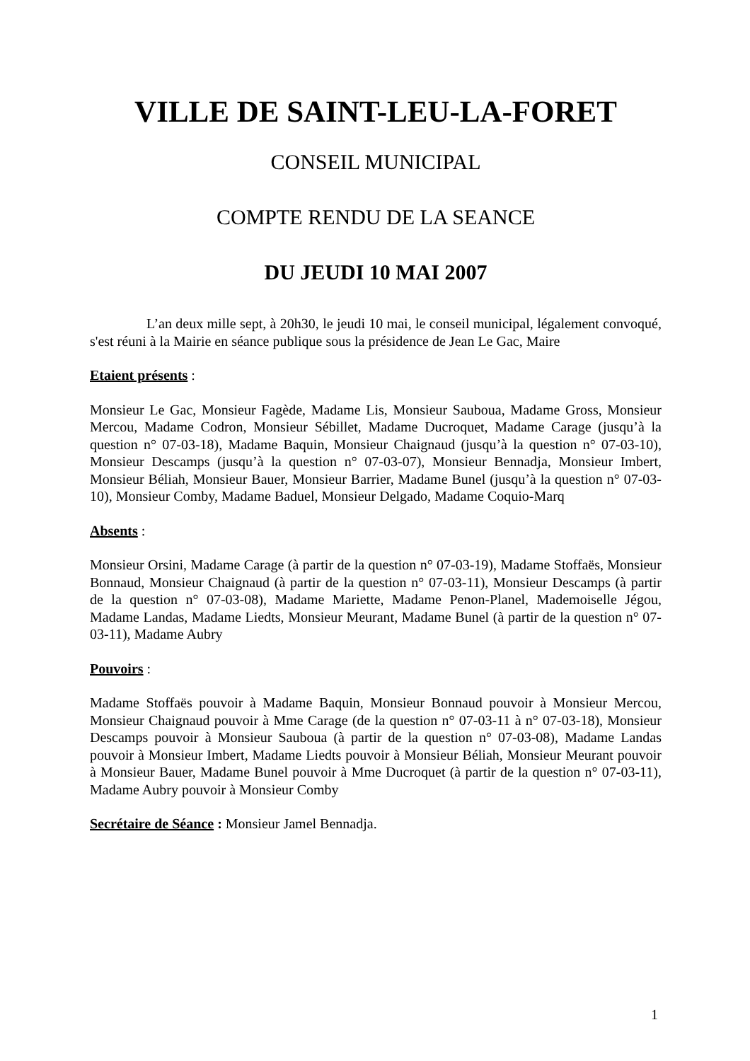VILLE DE SAINT-LEU-LA-FORET
CONSEIL MUNICIPAL
COMPTE RENDU DE LA SEANCE
DU JEUDI 10 MAI 2007
L’an deux mille sept, à 20h30, le jeudi 10 mai, le conseil municipal, légalement convoqué, s'est réuni à la Mairie en séance publique sous la présidence de Jean Le Gac, Maire
Etaient présents :
Monsieur Le Gac, Monsieur Fagède, Madame Lis, Monsieur Sauboua, Madame Gross, Monsieur Mercou, Madame Codron, Monsieur Sébillet, Madame Ducroquet, Madame Carage (jusqu’à la question n° 07-03-18), Madame Baquin, Monsieur Chaignaud (jusqu’à la question n° 07-03-10), Monsieur Descamps (jusqu’à la question n° 07-03-07), Monsieur Bennadja, Monsieur Imbert, Monsieur Béliah, Monsieur Bauer, Monsieur Barrier, Madame Bunel (jusqu’à la question n° 07-03-10), Monsieur Comby, Madame Baduel, Monsieur Delgado, Madame Coquio-Marq
Absents :
Monsieur Orsini, Madame Carage (à partir de la question n° 07-03-19), Madame Stoffaës, Monsieur Bonnaud, Monsieur Chaignaud (à partir de la question n° 07-03-11), Monsieur Descamps (à partir de la question n° 07-03-08), Madame Mariette, Madame Penon-Planel, Mademoiselle Jégou, Madame Landas, Madame Liedts, Monsieur Meurant, Madame Bunel (à partir de la question n° 07-03-11), Madame Aubry
Pouvoirs :
Madame Stoffaës pouvoir à Madame Baquin, Monsieur Bonnaud pouvoir à Monsieur Mercou, Monsieur Chaignaud pouvoir à Mme Carage (de la question n° 07-03-11 à n° 07-03-18), Monsieur Descamps pouvoir à Monsieur Sauboua (à partir de la question n° 07-03-08), Madame Landas pouvoir à Monsieur Imbert, Madame Liedts pouvoir à Monsieur Béliah, Monsieur Meurant pouvoir à Monsieur Bauer, Madame Bunel pouvoir à Mme Ducroquet (à partir de la question n° 07-03-11), Madame Aubry pouvoir à Monsieur Comby
Secrétaire de Séance : Monsieur Jamel Bennadja.
1